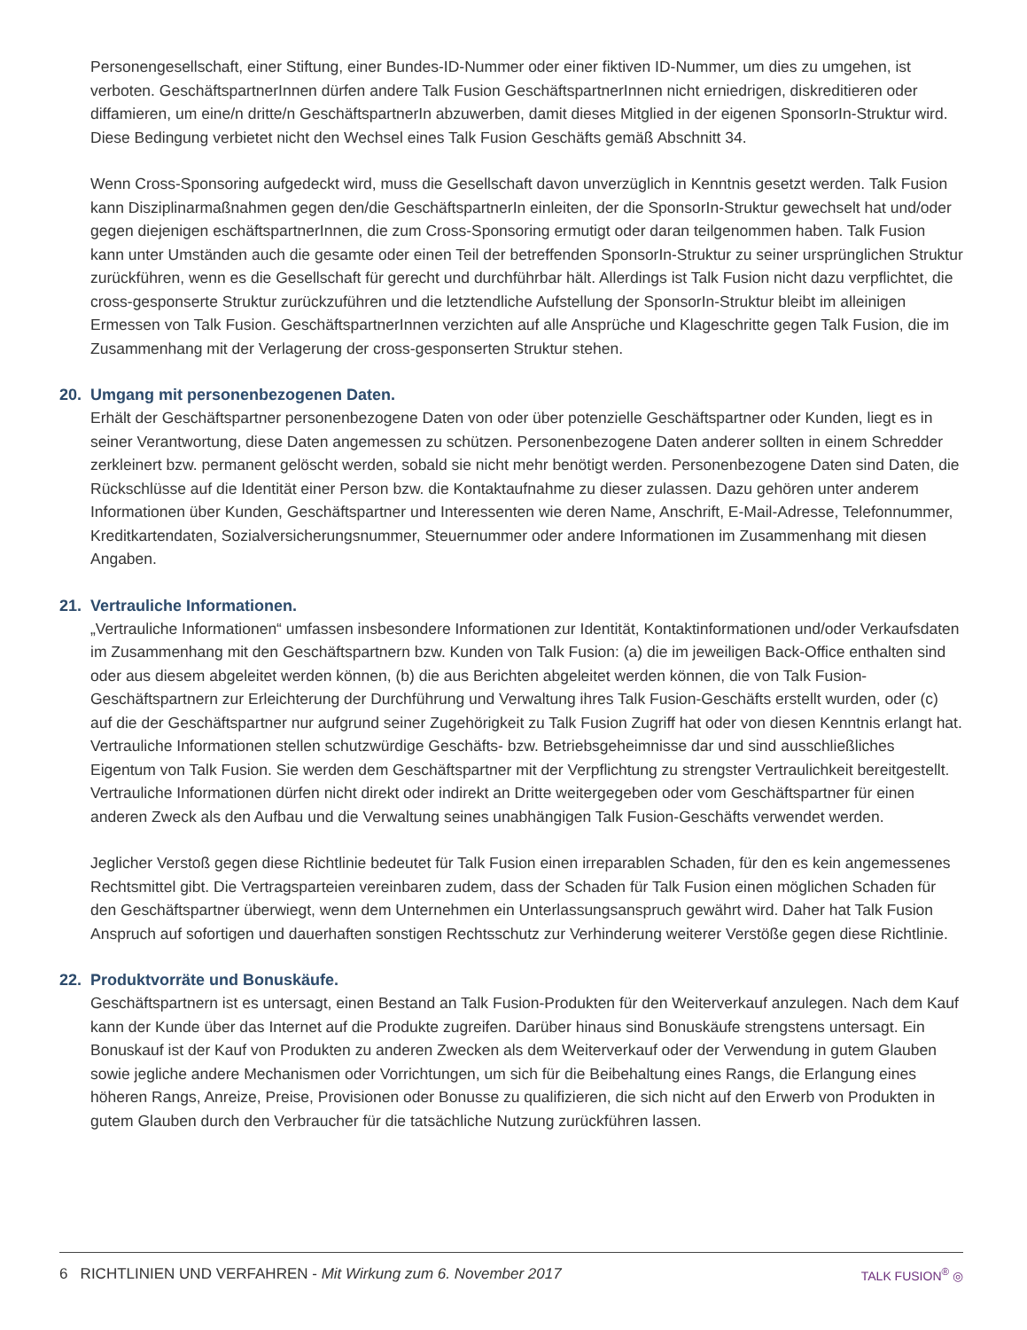Personengesellschaft, einer Stiftung, einer Bundes-ID-Nummer oder einer fiktiven ID-Nummer, um dies zu umgehen, ist verboten. GeschäftspartnerInnen dürfen andere Talk Fusion GeschäftspartnerInnen nicht erniedrigen, diskreditieren oder diffamieren, um eine/n dritte/n GeschäftspartnerIn abzuwerben, damit dieses Mitglied in der eigenen SponsorIn-Struktur wird. Diese Bedingung verbietet nicht den Wechsel eines Talk Fusion Geschäfts gemäß Abschnitt 34.
Wenn Cross-Sponsoring aufgedeckt wird, muss die Gesellschaft davon unverzüglich in Kenntnis gesetzt werden. Talk Fusion kann Disziplinarmaßnahmen gegen den/die GeschäftspartnerIn einleiten, der die SponsorIn-Struktur gewechselt hat und/oder gegen diejenigen eschäftspartnerInnen, die zum Cross-Sponsoring ermutigt oder daran teilgenommen haben. Talk Fusion kann unter Umständen auch die gesamte oder einen Teil der betreffenden SponsorIn-Struktur zu seiner ursprünglichen Struktur zurückführen, wenn es die Gesellschaft für gerecht und durchführbar hält. Allerdings ist Talk Fusion nicht dazu verpflichtet, die cross-gesponserte Struktur zurückzuführen und die letztendliche Aufstellung der SponsorIn-Struktur bleibt im alleinigen Ermessen von Talk Fusion. GeschäftspartnerInnen verzichten auf alle Ansprüche und Klageschritte gegen Talk Fusion, die im Zusammenhang mit der Verlagerung der cross-gesponserten Struktur stehen.
20. Umgang mit personenbezogenen Daten.
Erhält der Geschäftspartner personenbezogene Daten von oder über potenzielle Geschäftspartner oder Kunden, liegt es in seiner Verantwortung, diese Daten angemessen zu schützen. Personenbezogene Daten anderer sollten in einem Schredder zerkleinert bzw. permanent gelöscht werden, sobald sie nicht mehr benötigt werden. Personenbezogene Daten sind Daten, die Rückschlüsse auf die Identität einer Person bzw. die Kontaktaufnahme zu dieser zulassen. Dazu gehören unter anderem Informationen über Kunden, Geschäftspartner und Interessenten wie deren Name, Anschrift, E-Mail-Adresse, Telefonnummer, Kreditkartendaten, Sozialversicherungsnummer, Steuernummer oder andere Informationen im Zusammenhang mit diesen Angaben.
21. Vertrauliche Informationen.
„Vertrauliche Informationen“ umfassen insbesondere Informationen zur Identität, Kontaktinformationen und/oder Verkaufsdaten im Zusammenhang mit den Geschäftspartnern bzw. Kunden von Talk Fusion: (a) die im jeweiligen Back-Office enthalten sind oder aus diesem abgeleitet werden können, (b) die aus Berichten abgeleitet werden können, die von Talk Fusion-Geschäftspartnern zur Erleichterung der Durchführung und Verwaltung ihres Talk Fusion-Geschäfts erstellt wurden, oder (c) auf die der Geschäftspartner nur aufgrund seiner Zugehörigkeit zu Talk Fusion Zugriff hat oder von diesen Kenntnis erlangt hat. Vertrauliche Informationen stellen schutzwürdige Geschäfts- bzw. Betriebsgeheimnisse dar und sind ausschließliches Eigentum von Talk Fusion. Sie werden dem Geschäftspartner mit der Verpflichtung zu strengster Vertraulichkeit bereitgestellt. Vertrauliche Informationen dürfen nicht direkt oder indirekt an Dritte weitergegeben oder vom Geschäftspartner für einen anderen Zweck als den Aufbau und die Verwaltung seines unabhängigen Talk Fusion-Geschäfts verwendet werden.
Jeglicher Verstoß gegen diese Richtlinie bedeutet für Talk Fusion einen irreparablen Schaden, für den es kein angemessenes Rechtsmittel gibt. Die Vertragsparteien vereinbaren zudem, dass der Schaden für Talk Fusion einen möglichen Schaden für den Geschäftspartner überwiegt, wenn dem Unternehmen ein Unterlassungsanspruch gewährt wird. Daher hat Talk Fusion Anspruch auf sofortigen und dauerhaften sonstigen Rechtsschutz zur Verhinderung weiterer Verstöße gegen diese Richtlinie.
22. Produktvorräte und Bonuskäufe.
Geschäftspartnern ist es untersagt, einen Bestand an Talk Fusion-Produkten für den Weiterverkauf anzulegen. Nach dem Kauf kann der Kunde über das Internet auf die Produkte zugreifen. Darüber hinaus sind Bonuskäufe strengstens untersagt. Ein Bonuskauf ist der Kauf von Produkten zu anderen Zwecken als dem Weiterverkauf oder der Verwendung in gutem Glauben sowie jegliche andere Mechanismen oder Vorrichtungen, um sich für die Beibehaltung eines Rangs, die Erlangung eines höheren Rangs, Anreize, Preise, Provisionen oder Bonusse zu qualifizieren, die sich nicht auf den Erwerb von Produkten in gutem Glauben durch den Verbraucher für die tatsächliche Nutzung zurückführen lassen.
6 RICHTLINIEN UND VERFAHREN - Mit Wirkung zum 6. November 2017
TALK FUSION<sup>®</sup> ◎